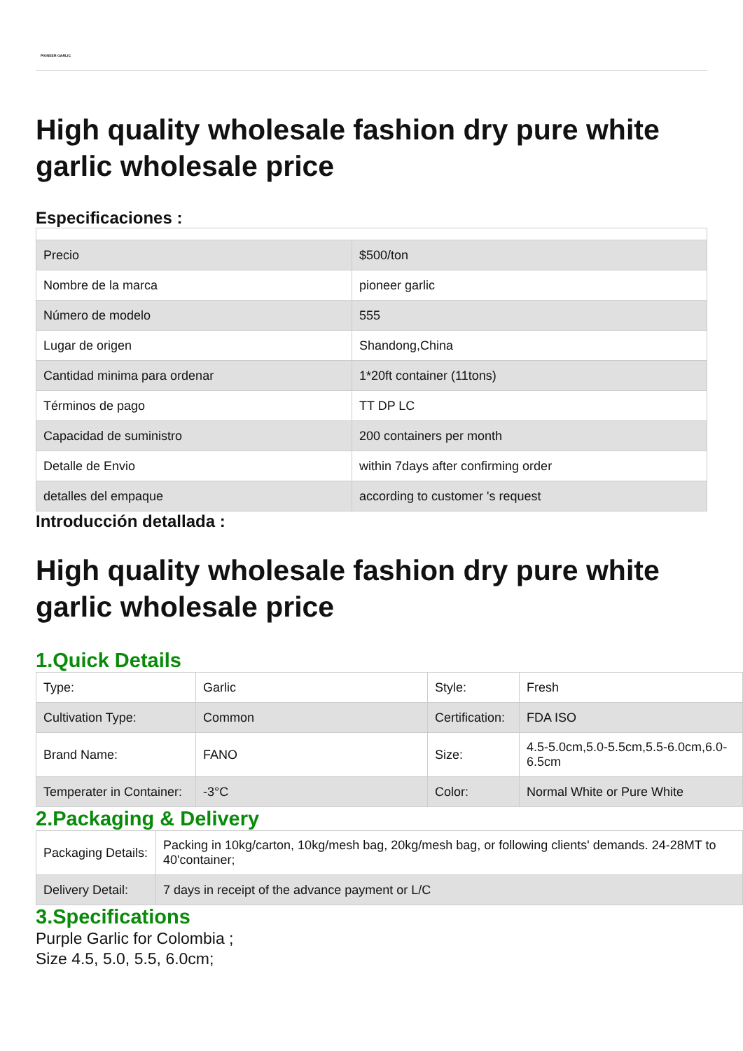PIONEER GARLIC
High quality wholesale fashion dry pure white garlic wholesale price
Especificaciones :
| Precio | $500/ton |
| Nombre de la marca | pioneer garlic |
| Número de modelo | 555 |
| Lugar de origen | Shandong,China |
| Cantidad minima para ordenar | 1*20ft container (11tons) |
| Términos de pago | TT DP LC |
| Capacidad de suministro | 200 containers per month |
| Detalle de Envio | within 7days after confirming order |
| detalles del empaque | according to customer 's request |
Introducción detallada :
High quality wholesale fashion dry pure white garlic wholesale price
1.Quick Details
| Type: | Garlic | Style: | Fresh |
| Cultivation Type: | Common | Certification: | FDA ISO |
| Brand Name: | FANO | Size: | 4.5-5.0cm,5.0-5.5cm,5.5-6.0cm,6.0-6.5cm |
| Temperater in Container: | -3°C | Color: | Normal White or Pure White |
2.Packaging & Delivery
| Packaging Details: | Packing in 10kg/carton, 10kg/mesh bag, 20kg/mesh bag, or following clients' demands. 24-28MT to 40'container; |
| Delivery Detail: | 7 days in receipt of the advance payment or L/C |
3.Specifications
Purple Garlic for Colombia ;
Size 4.5, 5.0, 5.5, 6.0cm;